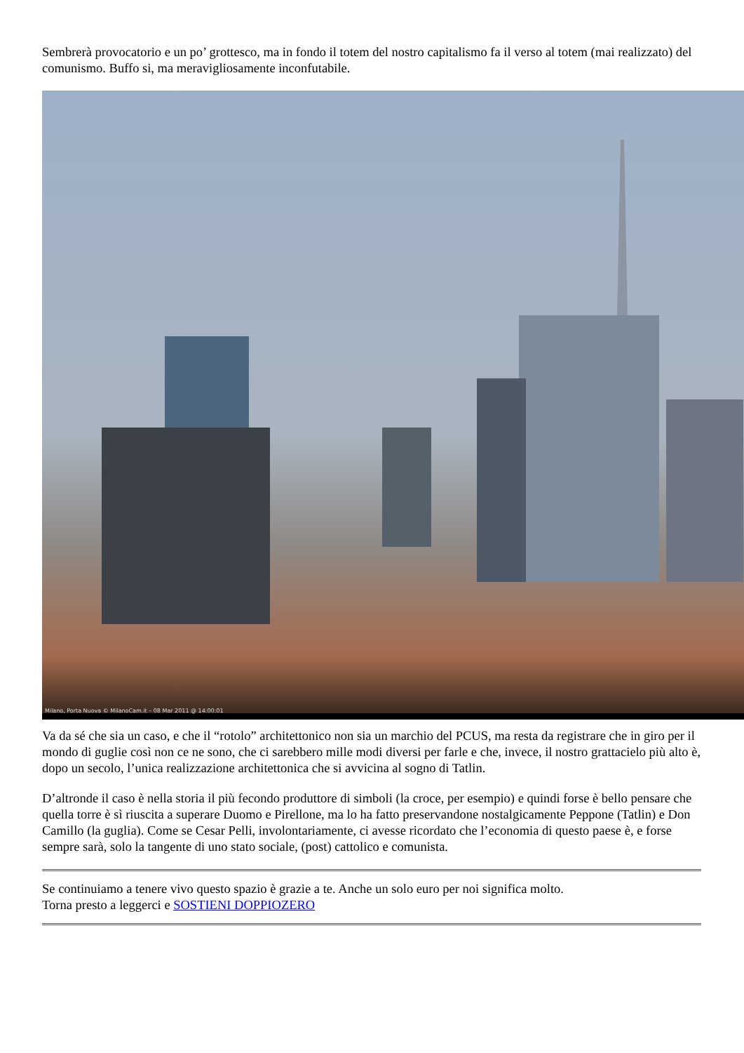Sembrerà provocatorio e un po’ grottesco, ma in fondo il totem del nostro capitalismo fa il verso al totem (mai realizzato) del comunismo. Buffo si, ma meravigliosamente inconfutabile.
Milano, Porta Nuova © MilanoCam.it – 08 Mar 2011 @ 14:00:01
Va da sé che sia un caso, e che il “rotolo” architettonico non sia un marchio del PCUS, ma resta da registrare che in giro per il mondo di guglie così non ce ne sono, che ci sarebbero mille modi diversi per farle e che, invece, il nostro grattacielo più alto è, dopo un secolo, l’unica realizzazione architettonica che si avvicina al sogno di Tatlin.
D’altronde il caso è nella storia il più fecondo produttore di simboli (la croce, per esempio) e quindi forse è bello pensare che quella torre è sì riuscita a superare Duomo e Pirellone, ma lo ha fatto preservandone nostalgicamente Peppone (Tatlin) e Don Camillo (la guglia). Come se Cesar Pelli, involontariamente, ci avesse ricordato che l’economia di questo paese è, e forse sempre sarà, solo la tangente di uno stato sociale, (post) cattolico e comunista.
Se continuiamo a tenere vivo questo spazio è grazie a te. Anche un solo euro per noi significa molto.
Torna presto a leggerci e SOSTIENI DOPPIOZERO